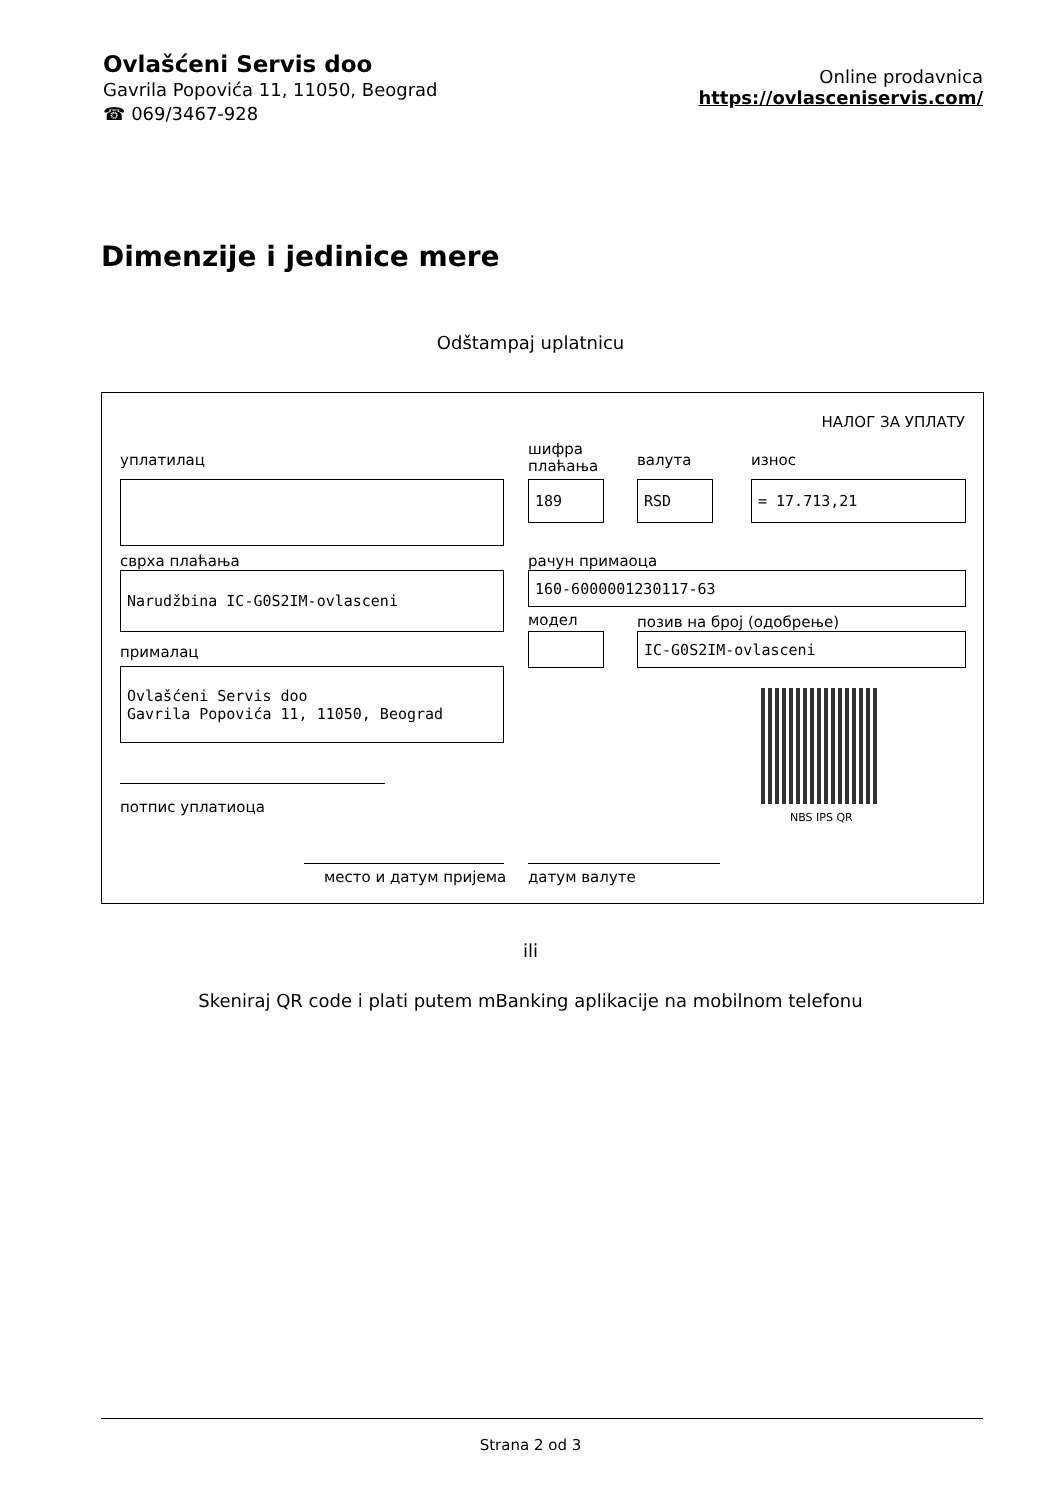Ovlašćeni Servis doo
Gavrila Popovića 11, 11050, Beograd
☎ 069/3467-928
Online prodavnica
https://ovlasceniservis.com/
Dimenzije i jedinice mere
Odštampaj uplatnicu
НАЛОГ ЗА УПЛАТУ
уплатилац
шифра
плаћања
валута износ
189 RSD = 17.713,21
сврха плаћања рачун примаоца
Narudžbina IC-G0S2IM-ovlasceni 160-6000001230117-63
модел позив на број (одобрење)
прималац
IC-G0S2IM-ovlasceni
Ovlašćeni Servis doo
Gavrila Popovića 11, 11050, Beograd
NBS IPS QR
потпис уплатиоца
место и датум пријема датум валуте
ili
Skeniraj QR code i plati putem mBanking aplikacije na mobilnom telefonu
Strana 2 od 3